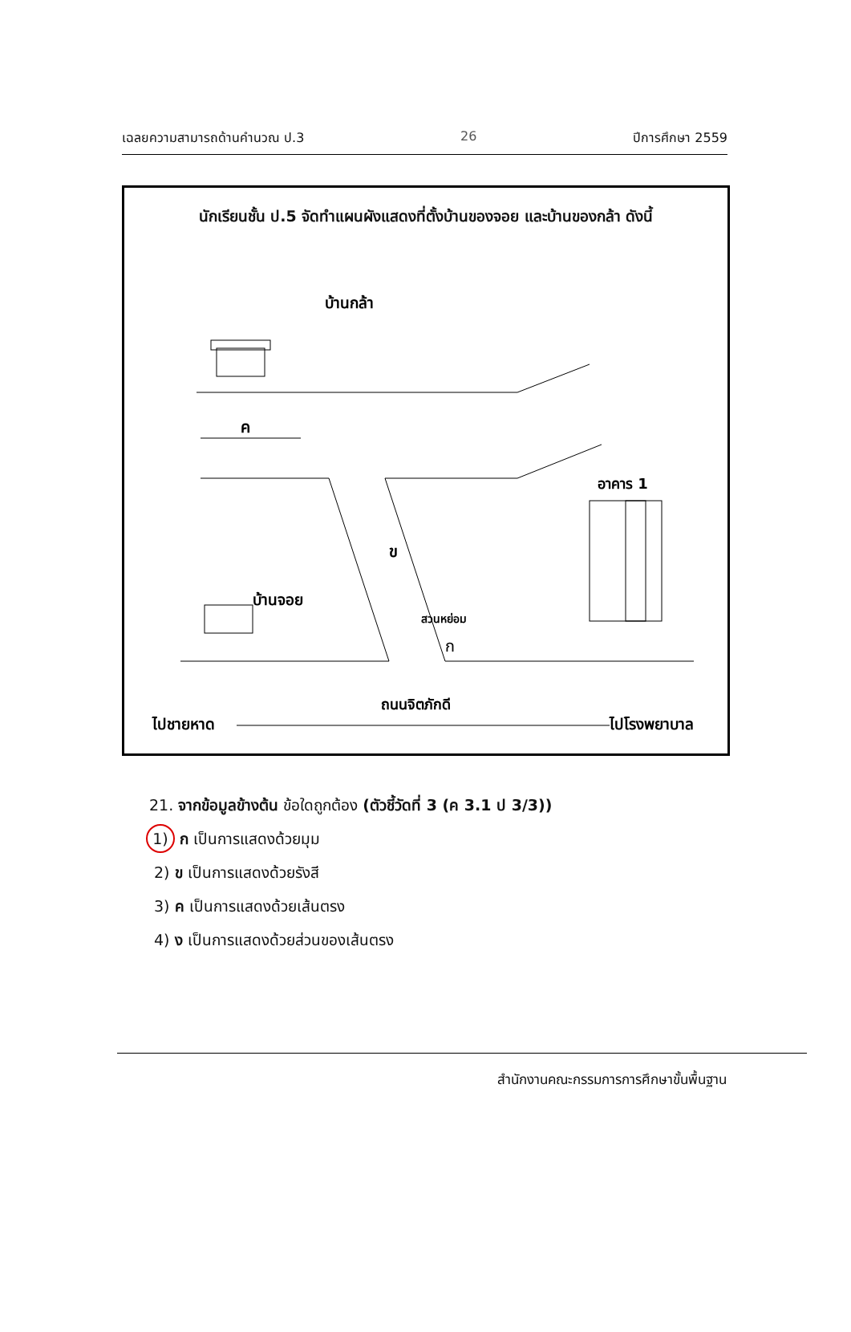เฉลยความสามารถด้านคำนวณ ป.3 26 ปีการศึกษา 2559
นักเรียนชั้น ป.5 จัดทำแผนผังแสดงที่ตั้งบ้านของจอย และบ้านของกล้า ดังนี้
บ้านกล้า
ค
ข
อาคาร 1
บ้านจอย
สวนหย่อม
ก
ไปชายหาด
ถนนจิตภักดี
ไปโรงพยาบาล
21. จากข้อมูลข้างต้น ข้อใดถูกต้อง (ตัวชี้วัดที่ 3 (ค 3.1 ป 3/3))
1) ก เป็นการแสดงด้วยมุม
2) ข เป็นการแสดงด้วยรังสี
3) ค เป็นการแสดงด้วยเส้นตรง
4) ง เป็นการแสดงด้วยส่วนของเส้นตรง
สำนักงานคณะกรรมการการศึกษาขั้นพื้นฐาน